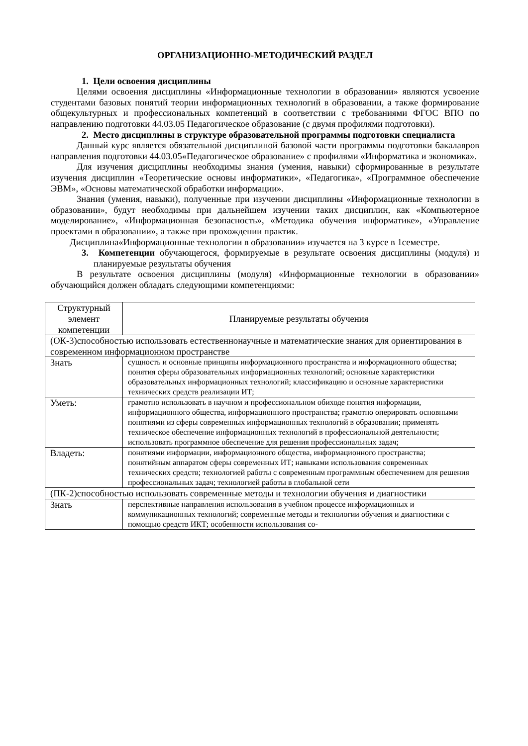ОРГАНИЗАЦИОННО-МЕТОДИЧЕСКИЙ РАЗДЕЛ
1. Цели освоения дисциплины
Целями освоения дисциплины «Информационные технологии в образовании» являются усвоение студентами базовых понятий теории информационных технологий в образовании, а также формирование общекультурных и профессиональных компетенций в соответствии с требованиями ФГОС ВПО по направлению подготовки 44.03.05 Педагогическое образование (с двумя профилями подготовки).
2. Место дисциплины в структуре образовательной программы подготовки специалиста
Данный курс является обязательной дисциплиной базовой части программы подготовки бакалавров направления подготовки 44.03.05«Педагогическое образование» с профилями «Информатика и экономика».
Для изучения дисциплины необходимы знания (умения, навыки) сформированные в результате изучения дисциплин «Теоретические основы информатики», «Педагогика», «Программное обеспечение ЭВМ», «Основы математической обработки информации».
Знания (умения, навыки), полученные при изучении дисциплины «Информационные технологии в образовании», будут необходимы при дальнейшем изучении таких дисциплин, как «Компьютерное моделирование», «Информационная безопасность», «Методика обучения информатике», «Управление проектами в образовании», а также при прохождении практик.
Дисциплина«Информационные технологии в образовании» изучается на 3 курсе в 1семестре.
3. Компетенции обучающегося, формируемые в результате освоения дисциплины (модуля) и планируемые результаты обучения
В результате освоения дисциплины (модуля) «Информационные технологии в образовании» обучающийся должен обладать следующими компетенциями:
| Структурный элемент компетенции | Планируемые результаты обучения |
| --- | --- |
| (ОК-3)способностью использовать естественнонаучные и математические знания для ориентирования в современном информационном пространстве | |
| Знать | сущность и основные принципы информационного пространства и информационного общества; понятия сферы образовательных информационных технологий; основные характеристики образовательных информационных технологий; классификацию и основные характеристики технических средств реализации ИТ; |
| Уметь: | грамотно использовать в научном и профессиональном обиходе понятия информации, информационного общества, информационного пространства; грамотно оперировать основными понятиями из сферы современных информационных технологий в образовании; применять техническое обеспечение информационных технологий в профессиональной деятельности; использовать программное обеспечение для решения профессиональных задач; |
| Владеть: | понятиями информации, информационного общества, информационного пространства; понятийным аппаратом сферы современных ИТ; навыками использования современных технических средств; технологией работы с современным программным обеспечением для решения профессиональных задач; технологией работы в глобальной сети |
| (ПК-2)способностью использовать современные методы и технологии обучения и диагностики | |
| Знать | перспективные направления использования в учебном процессе информационных и коммуникационных технологий; современные методы и технологии обучения и диагностики с помощью средств ИКТ; особенности использования со- |